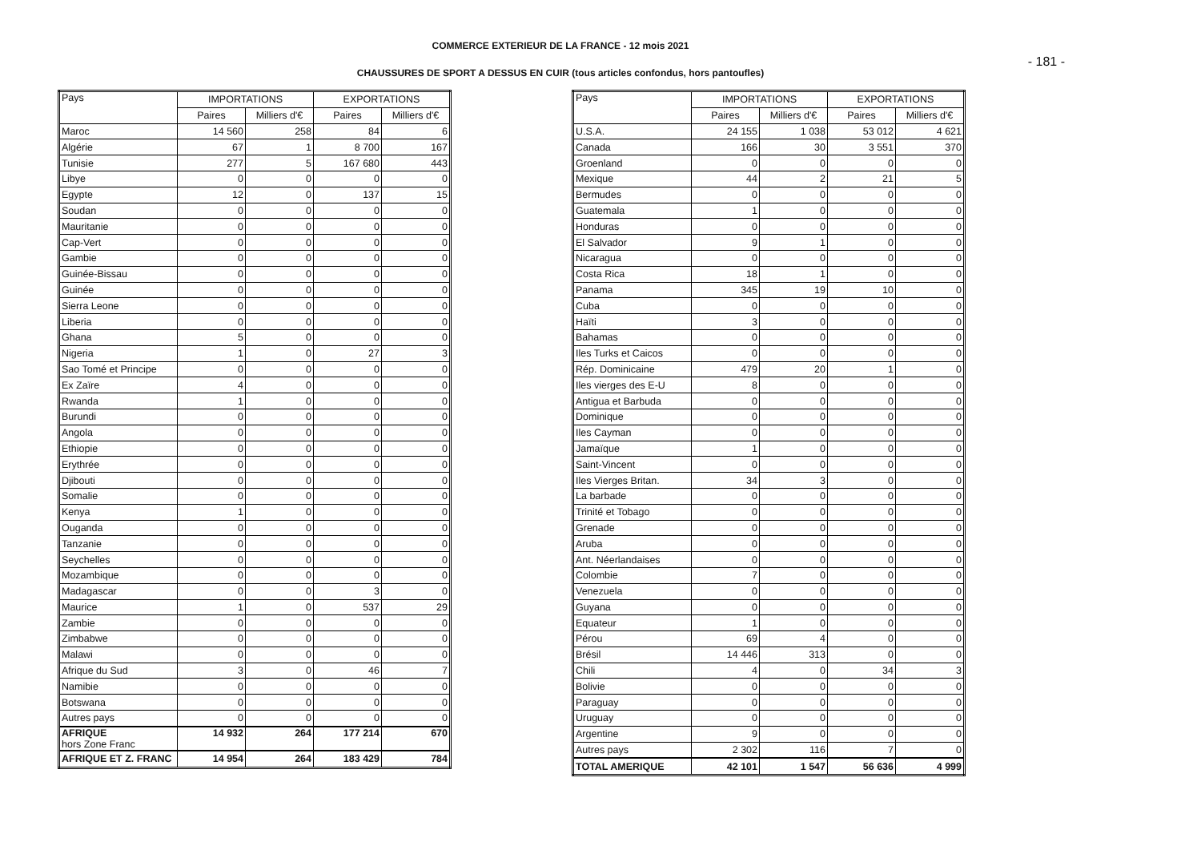COMMERCE EXTERIEUR DE LA FRANCE - 12 mois 2021
- 181 -
CHAUSSURES DE SPORT A DESSUS EN CUIR (tous articles confondus, hors pantoufles)
| Pays | IMPORTATIONS | | EXPORTATIONS | |
| --- | --- | --- | --- | --- |
| | Paires | Milliers d'€ | Paires | Milliers d'€ |
| Maroc | 14 560 | 258 | 84 | 6 |
| Algérie | 67 | 1 | 8 700 | 167 |
| Tunisie | 277 | 5 | 167 680 | 443 |
| Libye | 0 | 0 | 0 | 0 |
| Egypte | 12 | 0 | 137 | 15 |
| Soudan | 0 | 0 | 0 | 0 |
| Mauritanie | 0 | 0 | 0 | 0 |
| Cap-Vert | 0 | 0 | 0 | 0 |
| Gambie | 0 | 0 | 0 | 0 |
| Guinée-Bissau | 0 | 0 | 0 | 0 |
| Guinée | 0 | 0 | 0 | 0 |
| Sierra Leone | 0 | 0 | 0 | 0 |
| Liberia | 0 | 0 | 0 | 0 |
| Ghana | 5 | 0 | 0 | 0 |
| Nigeria | 1 | 0 | 27 | 3 |
| Sao Tomé et Principe | 0 | 0 | 0 | 0 |
| Ex Zaïre | 4 | 0 | 0 | 0 |
| Rwanda | 1 | 0 | 0 | 0 |
| Burundi | 0 | 0 | 0 | 0 |
| Angola | 0 | 0 | 0 | 0 |
| Ethiopie | 0 | 0 | 0 | 0 |
| Erythrée | 0 | 0 | 0 | 0 |
| Djibouti | 0 | 0 | 0 | 0 |
| Somalie | 0 | 0 | 0 | 0 |
| Kenya | 1 | 0 | 0 | 0 |
| Ouganda | 0 | 0 | 0 | 0 |
| Tanzanie | 0 | 0 | 0 | 0 |
| Seychelles | 0 | 0 | 0 | 0 |
| Mozambique | 0 | 0 | 0 | 0 |
| Madagascar | 0 | 0 | 3 | 0 |
| Maurice | 1 | 0 | 537 | 29 |
| Zambie | 0 | 0 | 0 | 0 |
| Zimbabwe | 0 | 0 | 0 | 0 |
| Malawi | 0 | 0 | 0 | 0 |
| Afrique du Sud | 3 | 0 | 46 | 7 |
| Namibie | 0 | 0 | 0 | 0 |
| Botswana | 0 | 0 | 0 | 0 |
| Autres pays | 0 | 0 | 0 | 0 |
| AFRIQUE hors Zone Franc | 14 932 | 264 | 177 214 | 670 |
| AFRIQUE ET Z. FRANC | 14 954 | 264 | 183 429 | 784 |
| Pays | IMPORTATIONS | | EXPORTATIONS | |
| --- | --- | --- | --- | --- |
| | Paires | Milliers d'€ | Paires | Milliers d'€ |
| U.S.A. | 24 155 | 1 038 | 53 012 | 4 621 |
| Canada | 166 | 30 | 3 551 | 370 |
| Groenland | 0 | 0 | 0 | 0 |
| Mexique | 44 | 2 | 21 | 5 |
| Bermudes | 0 | 0 | 0 | 0 |
| Guatemala | 1 | 0 | 0 | 0 |
| Honduras | 0 | 0 | 0 | 0 |
| El Salvador | 9 | 1 | 0 | 0 |
| Nicaragua | 0 | 0 | 0 | 0 |
| Costa Rica | 18 | 1 | 0 | 0 |
| Panama | 345 | 19 | 10 | 0 |
| Cuba | 0 | 0 | 0 | 0 |
| Haïti | 3 | 0 | 0 | 0 |
| Bahamas | 0 | 0 | 0 | 0 |
| Iles Turks et Caicos | 0 | 0 | 0 | 0 |
| Rép. Dominicaine | 479 | 20 | 1 | 0 |
| Iles vierges des E-U | 8 | 0 | 0 | 0 |
| Antigua et Barbuda | 0 | 0 | 0 | 0 |
| Dominique | 0 | 0 | 0 | 0 |
| Iles Cayman | 0 | 0 | 0 | 0 |
| Jamaïque | 1 | 0 | 0 | 0 |
| Saint-Vincent | 0 | 0 | 0 | 0 |
| Iles Vierges Britan. | 34 | 3 | 0 | 0 |
| La barbade | 0 | 0 | 0 | 0 |
| Trinité et Tobago | 0 | 0 | 0 | 0 |
| Grenade | 0 | 0 | 0 | 0 |
| Aruba | 0 | 0 | 0 | 0 |
| Ant. Néerlandaises | 0 | 0 | 0 | 0 |
| Colombie | 7 | 0 | 0 | 0 |
| Venezuela | 0 | 0 | 0 | 0 |
| Guyana | 0 | 0 | 0 | 0 |
| Equateur | 1 | 0 | 0 | 0 |
| Pérou | 69 | 4 | 0 | 0 |
| Brésil | 14 446 | 313 | 0 | 0 |
| Chili | 4 | 0 | 34 | 3 |
| Bolivie | 0 | 0 | 0 | 0 |
| Paraguay | 0 | 0 | 0 | 0 |
| Uruguay | 0 | 0 | 0 | 0 |
| Argentine | 9 | 0 | 0 | 0 |
| Autres pays | 2 302 | 116 | 7 | 0 |
| TOTAL AMERIQUE | 42 101 | 1 547 | 56 636 | 4 999 |